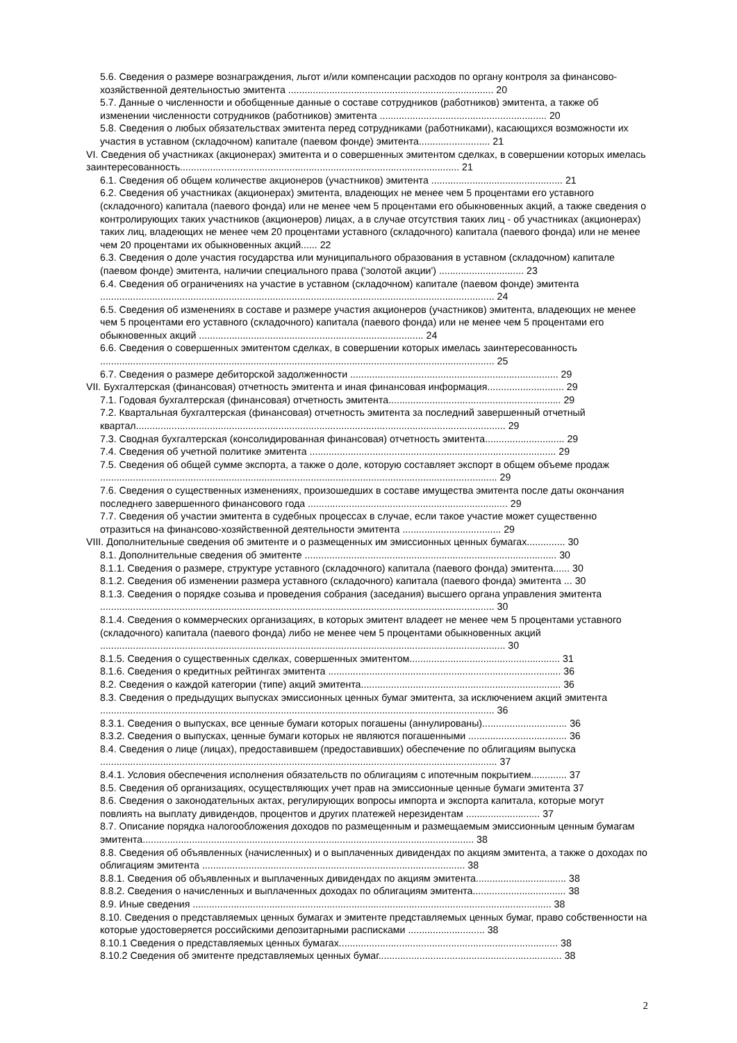5.6. Сведения о размере вознаграждения, льгот и/или компенсации расходов по органу контроля за финансово-хозяйственной деятельностью эмитента ........................................................................... 20
5.7. Данные о численности и обобщенные данные о составе сотрудников (работников) эмитента, а также об изменении численности сотрудников (работников) эмитента ............................................................. 20
5.8. Сведения о любых обязательствах эмитента перед сотрудниками (работниками), касающихся возможности их участия в уставном (складочном) капитале (паевом фонде) эмитента.......................... 21
VI. Сведения об участниках (акционерах) эмитента и о совершенных эмитентом сделках, в совершении которых имелась заинтересованность...................................................................................................... 21
6.1. Сведения об общем количестве акционеров (участников) эмитента ................................................ 21
6.2. Сведения об участниках (акционерах) эмитента, владеющих не менее чем 5 процентами его уставного (складочного) капитала (паевого фонда) или не менее чем 5 процентами его обыкновенных акций, а также сведения о контролирующих таких участников (акционеров) лицах, а в случае отсутствия таких лиц - об участниках (акционерах) таких лиц, владеющих не менее чем 20 процентами уставного (складочного) капитала (паевого фонда) или не менее чем 20 процентами их обыкновенных акций...... 22
6.3. Сведения о доле участия государства или муниципального образования в уставном (складочном) капитале (паевом фонде) эмитента, наличии специального права ('золотой акции') ............................... 23
6.4. Сведения об ограничениях на участие в уставном (складочном) капитале (паевом фонде) эмитента ................................................................................................................................................ 24
6.5. Сведения об изменениях в составе и размере участия акционеров (участников) эмитента, владеющих не менее чем 5 процентами его уставного (складочного) капитала (паевого фонда) или не менее чем 5 процентами его обыкновенных акций .................................................................................. 24
6.6. Сведения о совершенных эмитентом сделках, в совершении которых имелась заинтересованность ................................................................................................................................................ 25
6.7. Сведения о размере дебиторской задолженности ............................................................................ 29
VII. Бухгалтерская (финансовая) отчетность эмитента и иная финансовая информация............................ 29
7.1. Годовая бухгалтерская (финансовая) отчетность эмитента............................................................... 29
7.2. Квартальная бухгалтерская (финансовая) отчетность эмитента за последний завершенный отчетный квартал....................................................................................................................................... 29
7.3. Сводная бухгалтерская (консолидированная финансовая) отчетность эмитента............................. 29
7.4. Сведения об учетной политике эмитента .......................................................................................... 29
7.5. Сведения об общей сумме экспорта, а также о доле, которую составляет экспорт в общем объеме продаж ................................................................................................................................................. 29
7.6. Сведения о существенных изменениях, произошедших в составе имущества эмитента после даты окончания последнего завершенного финансового года ......................................................................... 29
7.7. Сведения об участии эмитента в судебных процессах в случае, если такое участие может существенно отразиться на финансово-хозяйственной деятельности эмитента .................................... 29
VIII. Дополнительные сведения об эмитенте и о размещенных им эмиссионных ценных бумагах.............. 30
8.1. Дополнительные сведения об эмитенте ............................................................................................ 30
8.1.1. Сведения о размере, структуре уставного (складочного) капитала (паевого фонда) эмитента...... 30
8.1.2. Сведения об изменении размера уставного (складочного) капитала (паевого фонда) эмитента ... 30
8.1.3. Сведения о порядке созыва и проведения собрания (заседания) высшего органа управления эмитента ................................................................................................................................................ 30
8.1.4. Сведения о коммерческих организациях, в которых эмитент владеет не менее чем 5 процентами уставного (складочного) капитала (паевого фонда) либо не менее чем 5 процентами обыкновенных акций .................................................................................................................................................... 30
8.1.5. Сведения о существенных сделках, совершенных эмитентом....................................................... 31
8.1.6. Сведения о кредитных рейтингах эмитента ..................................................................................... 36
8.2. Сведения о каждой категории (типе) акций эмитента......................................................................... 36
8.3. Сведения о предыдущих выпусках эмиссионных ценных бумаг эмитента, за исключением акций эмитента ................................................................................................................................................ 36
8.3.1. Сведения о выпусках, все ценные бумаги которых погашены (аннулированы)............................... 36
8.3.2. Сведения о выпусках, ценные бумаги которых не являются погашенными .................................... 36
8.4. Сведения о лице (лицах), предоставившем (предоставивших) обеспечение по облигациям выпуска ................................................................................................................................................. 37
8.4.1. Условия обеспечения исполнения обязательств по облигациям с ипотечным покрытием............. 37
8.5. Сведения об организациях, осуществляющих учет прав на эмиссионные ценные бумаги эмитента 37
8.6. Сведения о законодательных актах, регулирующих вопросы импорта и экспорта капитала, которые могут повлиять на выплату дивидендов, процентов и других платежей нерезидентам ........................... 37
8.7. Описание порядка налогообложения доходов по размещенным и размещаемым эмиссионным ценным бумагам эмитента......................................................................................................................... 38
8.8. Сведения об объявленных (начисленных) и о выплаченных дивидендах по акциям эмитента, а также о доходах по облигациям эмитента ................................................................................................ 38
8.8.1. Сведения об объявленных и выплаченных дивидендах по акциям эмитента................................. 38
8.8.2. Сведения о начисленных и выплаченных доходах по облигациям эмитента.................................. 38
8.9. Иные сведения ................................................................................................................................... 38
8.10. Сведения о представляемых ценных бумагах и эмитенте представляемых ценных бумаг, право собственности на которые удостоверяется российскими депозитарными расписками ............................ 38
8.10.1 Сведения о представляемых ценных бумагах................................................................................ 38
8.10.2 Сведения об эмитенте представляемых ценных бумаг................................................................... 38
2